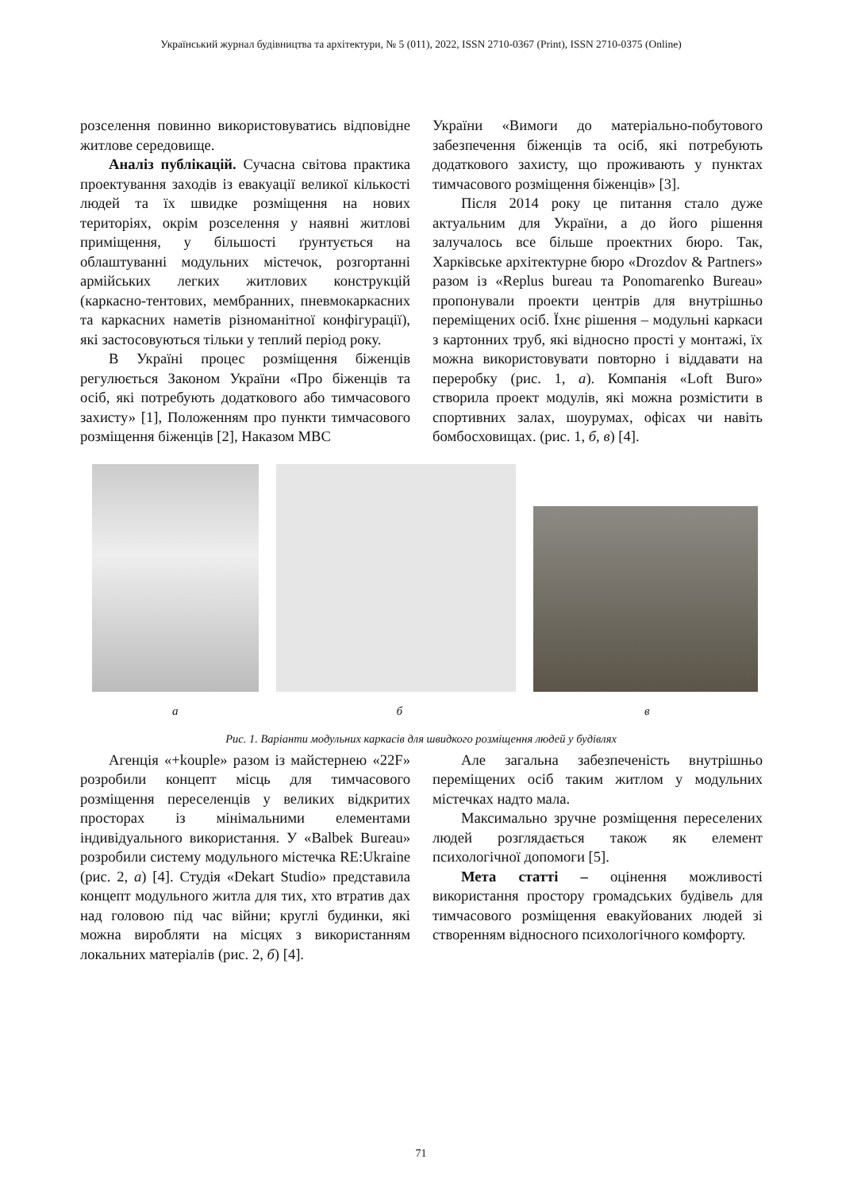Український журнал будівництва та архітектури, № 5 (011), 2022, ISSN 2710-0367 (Print), ISSN 2710-0375 (Online)
розселення повинно використовуватись відповідне житлове середовище.
Аналіз публікацій. Сучасна світова практика проектування заходів із евакуації великої кількості людей та їх швидке розміщення на нових територіях, окрім розселення у наявні житлові приміщення, у більшості ґрунтується на облаштуванні модульних містечок, розгортанні армійських легких житлових конструкцій (каркасно-тентових, мембранних, пневмокаркасних та каркасних наметів різноманітної конфігурації), які застосовуються тільки у теплий період року.
В Україні процес розміщення біженців регулюється Законом України «Про біженців та осіб, які потребують додаткового або тимчасового захисту» [1], Положенням про пункти тимчасового розміщення біженців [2], Наказом МВС
України «Вимоги до матеріально-побутового забезпечення біженців та осіб, які потребують додаткового захисту, що проживають у пунктах тимчасового розміщення біженців» [3].
Після 2014 року це питання стало дуже актуальним для України, а до його рішення залучалось все більше проектних бюро. Так, Харківське архітектурне бюро «Drozdov & Partners» разом із «Replus bureau та Ponomarenko Bureau» пропонували проекти центрів для внутрішньо переміщених осіб. Їхнє рішення – модульні каркаси з картонних труб, які відносно прості у монтажі, їх можна використовувати повторно і віддавати на переробку (рис. 1, а). Компанія «Loft Buro» створила проект модулів, які можна розмістити в спортивних залах, шоурумах, офісах чи навіть бомбосховищах. (рис. 1, б, в) [4].
а б в
Рис. 1. Варіанти модульних каркасів для швидкого розміщення людей у будівлях
Агенція «+kouple» разом із майстернею «22F» розробили концепт місць для тимчасового розміщення переселенців у великих відкритих просторах із мінімальними елементами індивідуального використання. У «Balbek Bureau» розробили систему модульного містечка RE:Ukraine (рис. 2, а) [4]. Студія «Dekart Studio» представила концепт модульного житла для тих, хто втратив дах над головою під час війни; круглі будинки, які можна виробляти на місцях з використанням локальних матеріалів (рис. 2, б) [4].
Але загальна забезпеченість внутрішньо переміщених осіб таким житлом у модульних містечках надто мала.
Максимально зручне розміщення переселених людей розглядається також як елемент психологічної допомоги [5].
Мета статті – оцінення можливості використання простору громадських будівель для тимчасового розміщення евакуйованих людей зі створенням відносного психологічного комфорту.
71